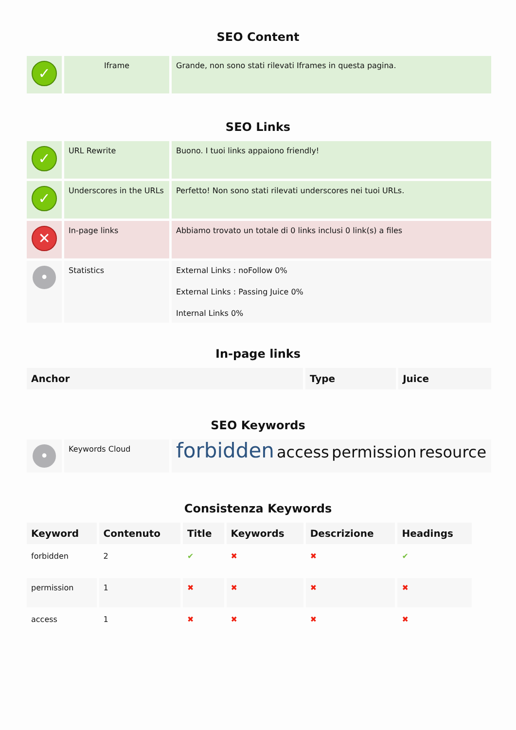SEO Content
| ✓ | Iframe | Grande, non sono stati rilevati Iframes in questa pagina. |
SEO Links
| ✓ | URL Rewrite | Buono. I tuoi links appaiono friendly! |
| ✓ | Underscores in the URLs | Perfetto! Non sono stati rilevati underscores nei tuoi URLs. |
| ✕ | In-page links | Abbiamo trovato un totale di 0 links inclusi 0 link(s) a files |
| • | Statistics | External Links : noFollow 0% External Links : Passing Juice 0% Internal Links 0% |
In-page links
| Anchor | Type | Juice |
| --- | --- | --- |
SEO Keywords
| • | Keywords Cloud | forbidden access permission resource |
Consistenza Keywords
| Keyword | Contenuto | Title | Keywords | Descrizione | Headings |
| --- | --- | --- | --- | --- | --- |
| forbidden | 2 | ✔ | ✖ | ✖ | ✔ |
| permission | 1 | ✖ | ✖ | ✖ | ✖ |
| access | 1 | ✖ | ✖ | ✖ | ✖ |